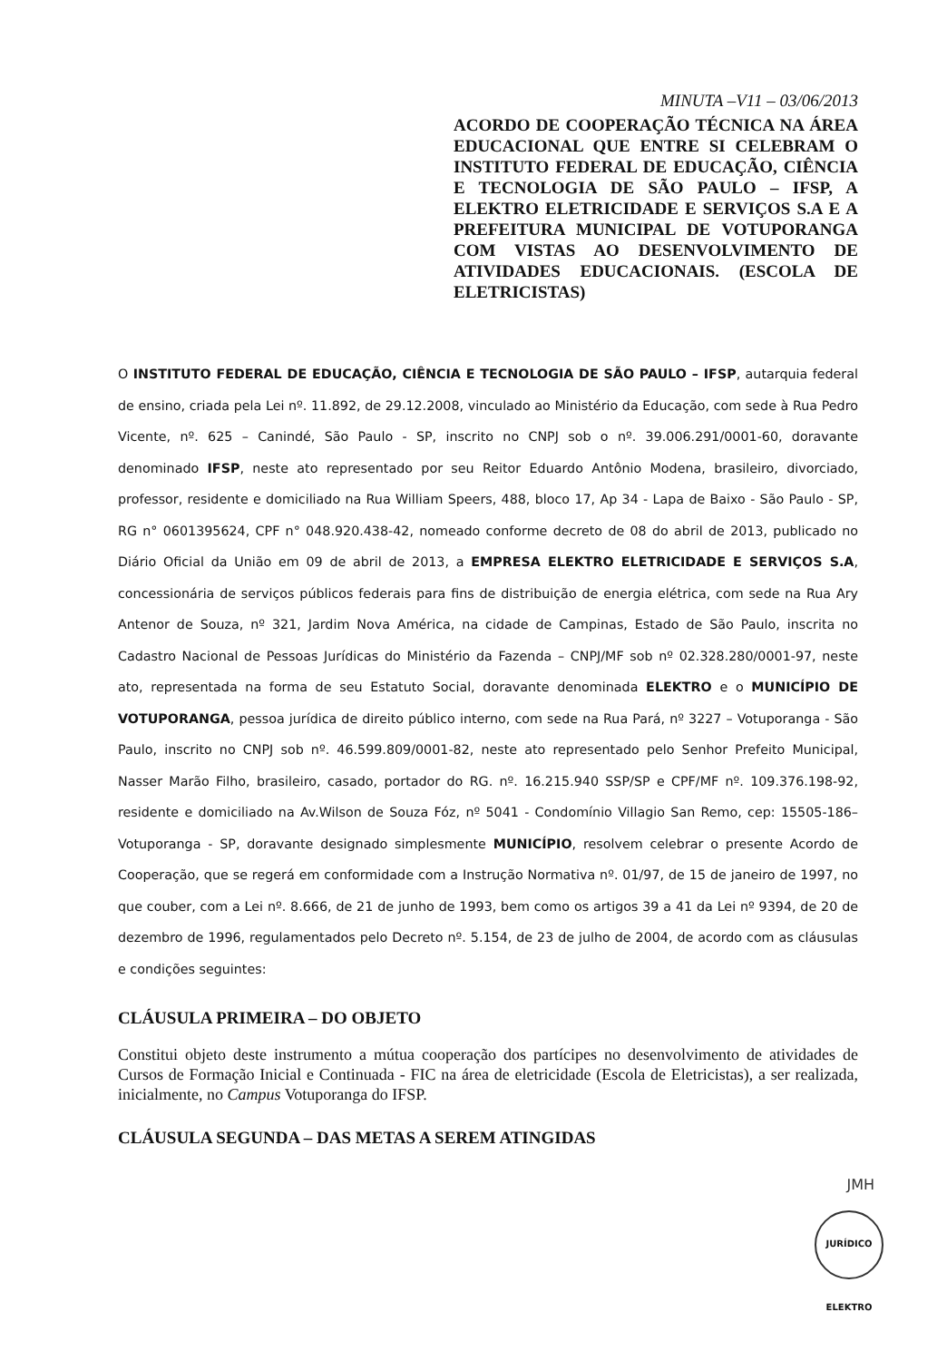MINUTA –V11 – 03/06/2013
ACORDO DE COOPERAÇÃO TÉCNICA NA ÁREA EDUCACIONAL QUE ENTRE SI CELEBRAM O INSTITUTO FEDERAL DE EDUCAÇÃO, CIÊNCIA E TECNOLOGIA DE SÃO PAULO – IFSP, A ELEKTRO ELETRICIDADE E SERVIÇOS S.A E A PREFEITURA MUNICIPAL DE VOTUPORANGA COM VISTAS AO DESENVOLVIMENTO DE ATIVIDADES EDUCACIONAIS. (ESCOLA DE ELETRICISTAS)
O INSTITUTO FEDERAL DE EDUCAÇÃO, CIÊNCIA E TECNOLOGIA DE SÃO PAULO – IFSP, autarquia federal de ensino, criada pela Lei nº. 11.892, de 29.12.2008, vinculado ao Ministério da Educação, com sede à Rua Pedro Vicente, nº. 625 – Canindé, São Paulo - SP, inscrito no CNPJ sob o nº. 39.006.291/0001-60, doravante denominado IFSP, neste ato representado por seu Reitor Eduardo Antônio Modena, brasileiro, divorciado, professor, residente e domiciliado na Rua William Speers, 488, bloco 17, Ap 34 - Lapa de Baixo - São Paulo - SP, RG n° 0601395624, CPF n° 048.920.438-42, nomeado conforme decreto de 08 do abril de 2013, publicado no Diário Oficial da União em 09 de abril de 2013, a EMPRESA ELEKTRO ELETRICIDADE E SERVIÇOS S.A, concessionária de serviços públicos federais para fins de distribuição de energia elétrica, com sede na Rua Ary Antenor de Souza, nº 321, Jardim Nova América, na cidade de Campinas, Estado de São Paulo, inscrita no Cadastro Nacional de Pessoas Jurídicas do Ministério da Fazenda – CNPJ/MF sob nº 02.328.280/0001-97, neste ato, representada na forma de seu Estatuto Social, doravante denominada ELEKTRO e o MUNICÍPIO DE VOTUPORANGA, pessoa jurídica de direito público interno, com sede na Rua Pará, nº 3227 – Votuporanga - São Paulo, inscrito no CNPJ sob nº. 46.599.809/0001-82, neste ato representado pelo Senhor Prefeito Municipal, Nasser Marão Filho, brasileiro, casado, portador do RG. nº. 16.215.940 SSP/SP e CPF/MF nº. 109.376.198-92, residente e domiciliado na Av.Wilson de Souza Fóz, nº 5041 - Condomínio Villagio San Remo, cep: 15505-186– Votuporanga - SP, doravante designado simplesmente MUNICÍPIO, resolvem celebrar o presente Acordo de Cooperação, que se regerá em conformidade com a Instrução Normativa nº. 01/97, de 15 de janeiro de 1997, no que couber, com a Lei nº. 8.666, de 21 de junho de 1993, bem como os artigos 39 a 41 da Lei nº 9394, de 20 de dezembro de 1996, regulamentados pelo Decreto nº. 5.154, de 23 de julho de 2004, de acordo com as cláusulas e condições seguintes:
CLÁUSULA PRIMEIRA – DO OBJETO
Constitui objeto deste instrumento a mútua cooperação dos partícipes no desenvolvimento de atividades de Cursos de Formação Inicial e Continuada - FIC na área de eletricidade (Escola de Eletricistas), a ser realizada, inicialmente, no Campus Votuporanga do IFSP.
CLÁUSULA SEGUNDA – DAS METAS A SEREM ATINGIDAS
JMH
JURÍDICO ELEKTRO